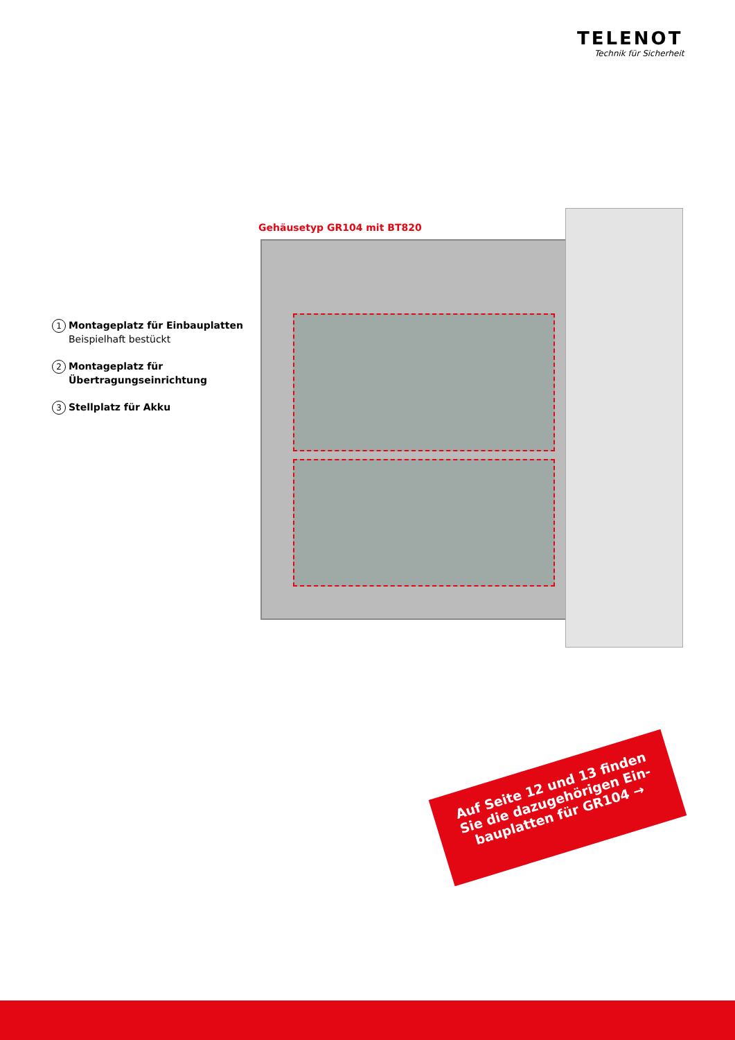TELENOT
Technik für Sicherheit
1 Montageplatz für Einbauplatten
Beispielhaft bestückt
2 Montageplatz für
Übertragungseinrichtung
3 Stellplatz für Akku
Gehäusetyp GR104 mit BT820
Auf Seite 12 und 13 finden
Sie die dazugehörigen Ein-
bauplatten für GR104 →